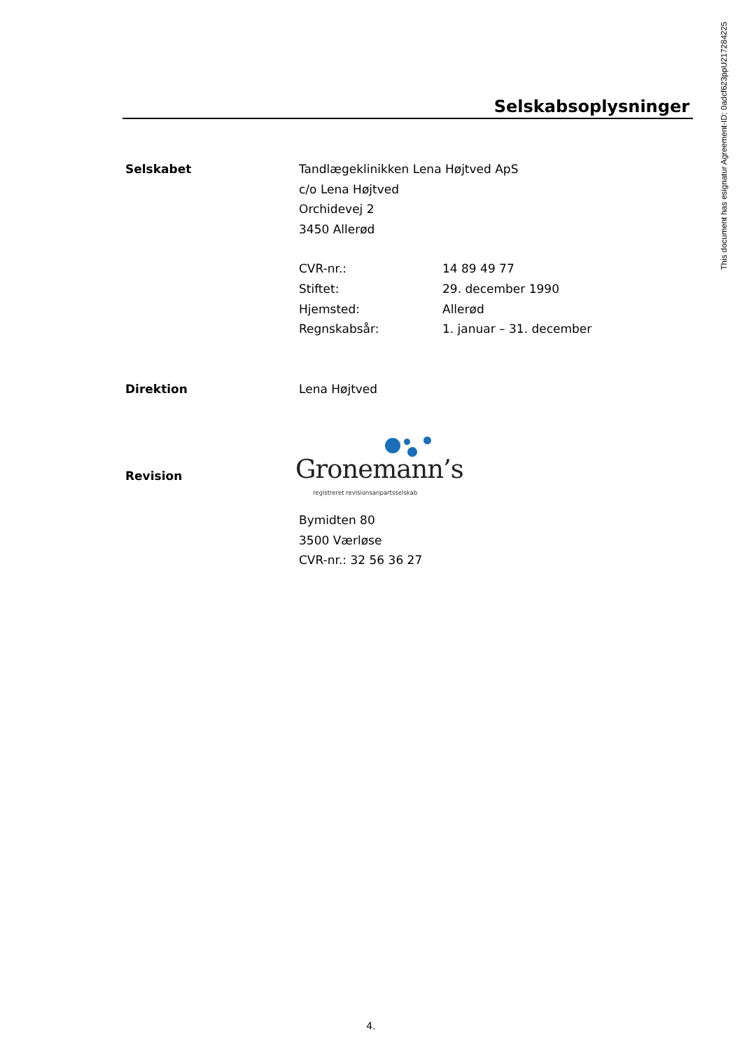This document has esignatur Agreement-ID: 0adcf623ppU217284225
Selskabsoplysninger
Selskabet Tandlægeklinikken Lena Højtved ApS
c/o Lena Højtved
Orchidevej 2
3450 Allerød
| CVR-nr.: | 14 89 49 77 |
| Stiftet: | 29. december 1990 |
| Hjemsted: | Allerød |
| Regnskabsår: | 1. januar – 31. december |
Direktion Lena Højtved
Revision
Gronemann’s
registreret revisionsanpartsselskab
Bymidten 80
3500 Værløse
CVR-nr.: 32 56 36 27
4.